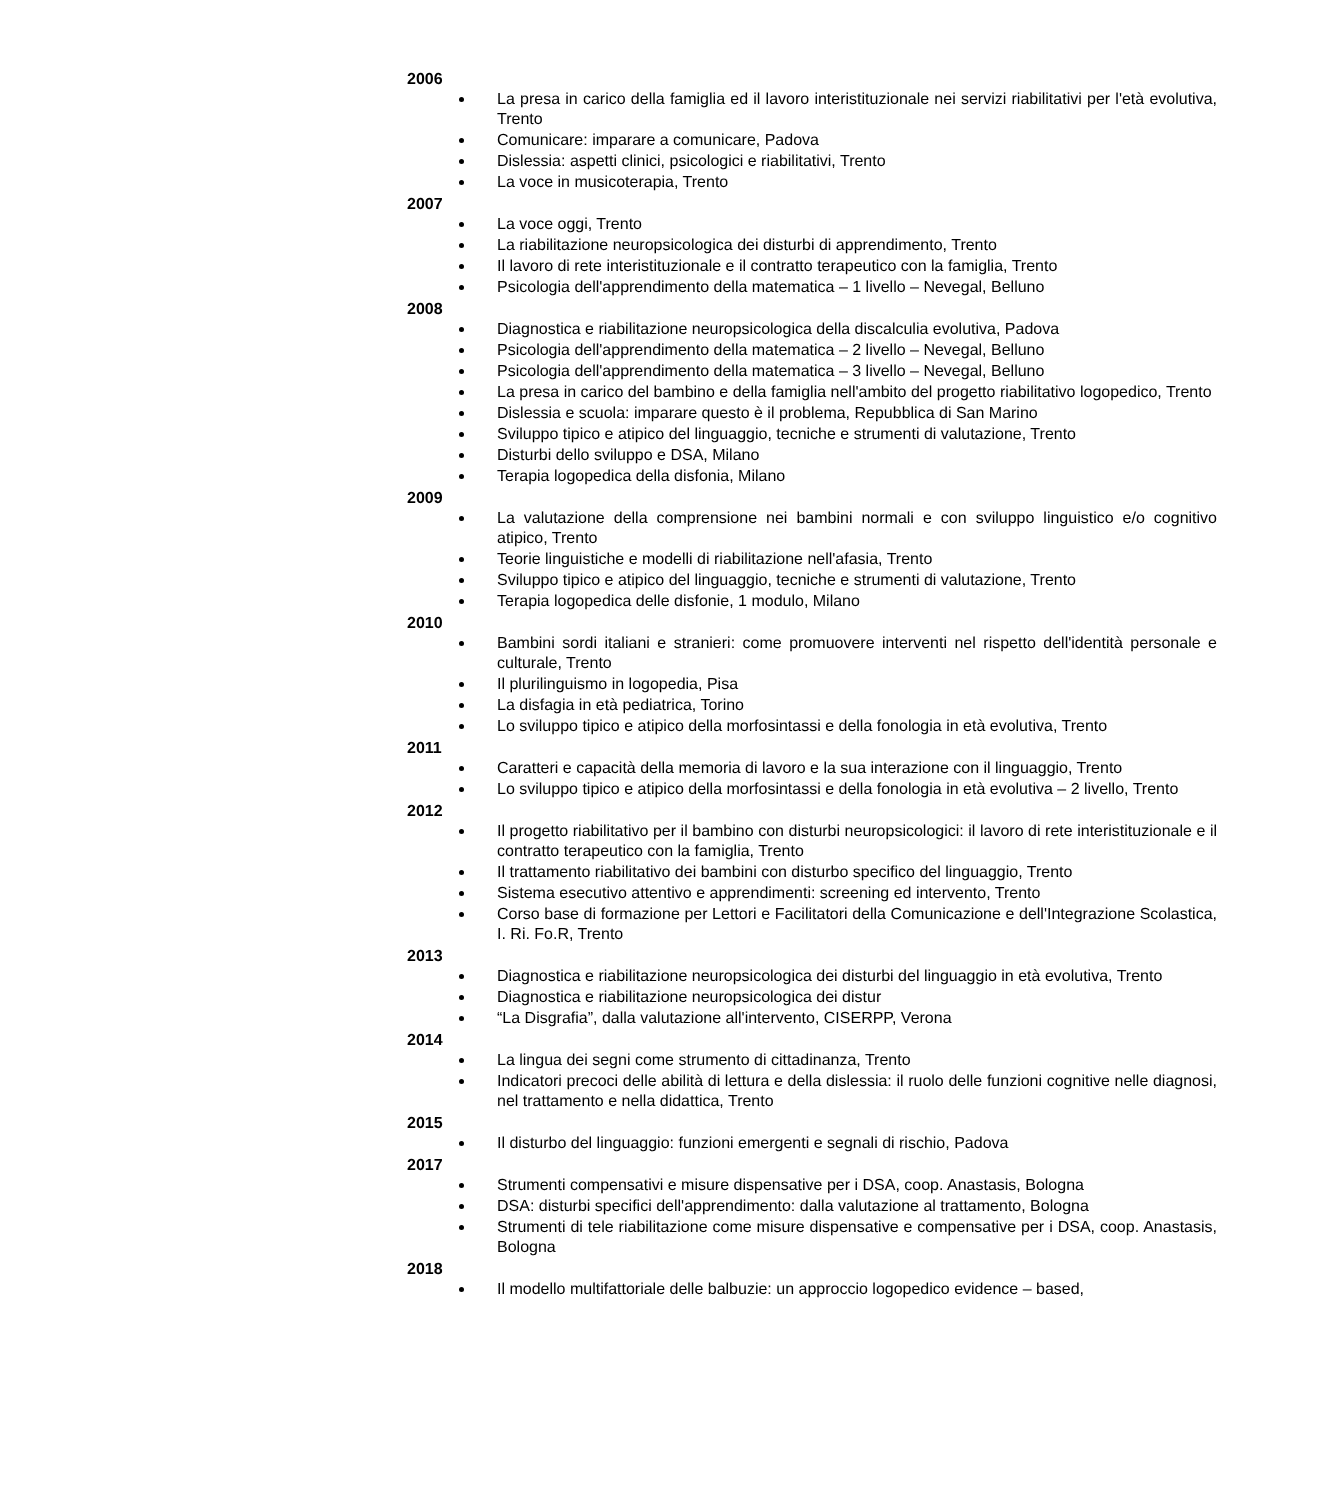2006
La presa in carico della famiglia ed il lavoro interistituzionale nei servizi riabilitativi per l'età evolutiva, Trento
Comunicare: imparare a comunicare, Padova
Dislessia: aspetti clinici, psicologici e riabilitativi, Trento
La voce in musicoterapia, Trento
2007
La voce oggi, Trento
La riabilitazione neuropsicologica dei disturbi di apprendimento, Trento
Il lavoro di rete interistituzionale e il contratto terapeutico con la famiglia, Trento
Psicologia dell'apprendimento della matematica – 1 livello – Nevegal, Belluno
2008
Diagnostica e riabilitazione neuropsicologica della discalculia evolutiva, Padova
Psicologia dell'apprendimento della matematica – 2 livello – Nevegal, Belluno
Psicologia dell'apprendimento della matematica – 3 livello – Nevegal, Belluno
La presa in carico del bambino e della famiglia nell'ambito del progetto riabilitativo logopedico, Trento
Dislessia e scuola: imparare questo è il problema, Repubblica di San Marino
Sviluppo tipico e atipico del linguaggio, tecniche e strumenti di valutazione, Trento
Disturbi dello sviluppo e DSA, Milano
Terapia logopedica della disfonia, Milano
2009
La valutazione della comprensione nei bambini normali e con sviluppo linguistico e/o cognitivo atipico, Trento
Teorie linguistiche e modelli di riabilitazione nell'afasia, Trento
Sviluppo tipico e atipico del linguaggio, tecniche e strumenti di valutazione, Trento
Terapia logopedica delle disfonie, 1 modulo, Milano
2010
Bambini sordi italiani e stranieri: come promuovere interventi nel rispetto dell'identità personale e culturale, Trento
Il plurilinguismo in logopedia, Pisa
La disfagia in età pediatrica, Torino
Lo sviluppo tipico e atipico della morfosintassi e della fonologia in età evolutiva, Trento
2011
Caratteri e capacità della memoria di lavoro e la sua interazione con il linguaggio, Trento
Lo sviluppo tipico e atipico della morfosintassi e della fonologia in età evolutiva – 2 livello, Trento
2012
Il progetto riabilitativo per il bambino con disturbi neuropsicologici: il lavoro di rete interistituzionale e il contratto terapeutico con la famiglia, Trento
Il trattamento riabilitativo dei bambini con disturbo specifico del linguaggio, Trento
Sistema esecutivo attentivo e apprendimenti: screening ed intervento, Trento
Corso base di formazione per Lettori e Facilitatori della Comunicazione e dell'Integrazione Scolastica, I. Ri. Fo.R, Trento
2013
Diagnostica e riabilitazione neuropsicologica dei disturbi del linguaggio in età evolutiva, Trento
Diagnostica e riabilitazione neuropsicologica dei distur
“La Disgrafia”, dalla valutazione all'intervento, CISERPP, Verona
2014
La lingua dei segni come strumento di cittadinanza, Trento
Indicatori precoci delle abilità di lettura e della dislessia: il ruolo delle funzioni cognitive nelle diagnosi, nel trattamento e nella didattica, Trento
2015
Il disturbo del linguaggio: funzioni emergenti e segnali di rischio, Padova
2017
Strumenti compensativi e misure dispensative per i DSA, coop. Anastasis, Bologna
DSA: disturbi specifici dell'apprendimento: dalla valutazione al trattamento, Bologna
Strumenti di tele riabilitazione come misure dispensative e compensative per i DSA, coop. Anastasis, Bologna
2018
Il modello multifattoriale delle balbuzie: un approccio logopedico evidence – based,